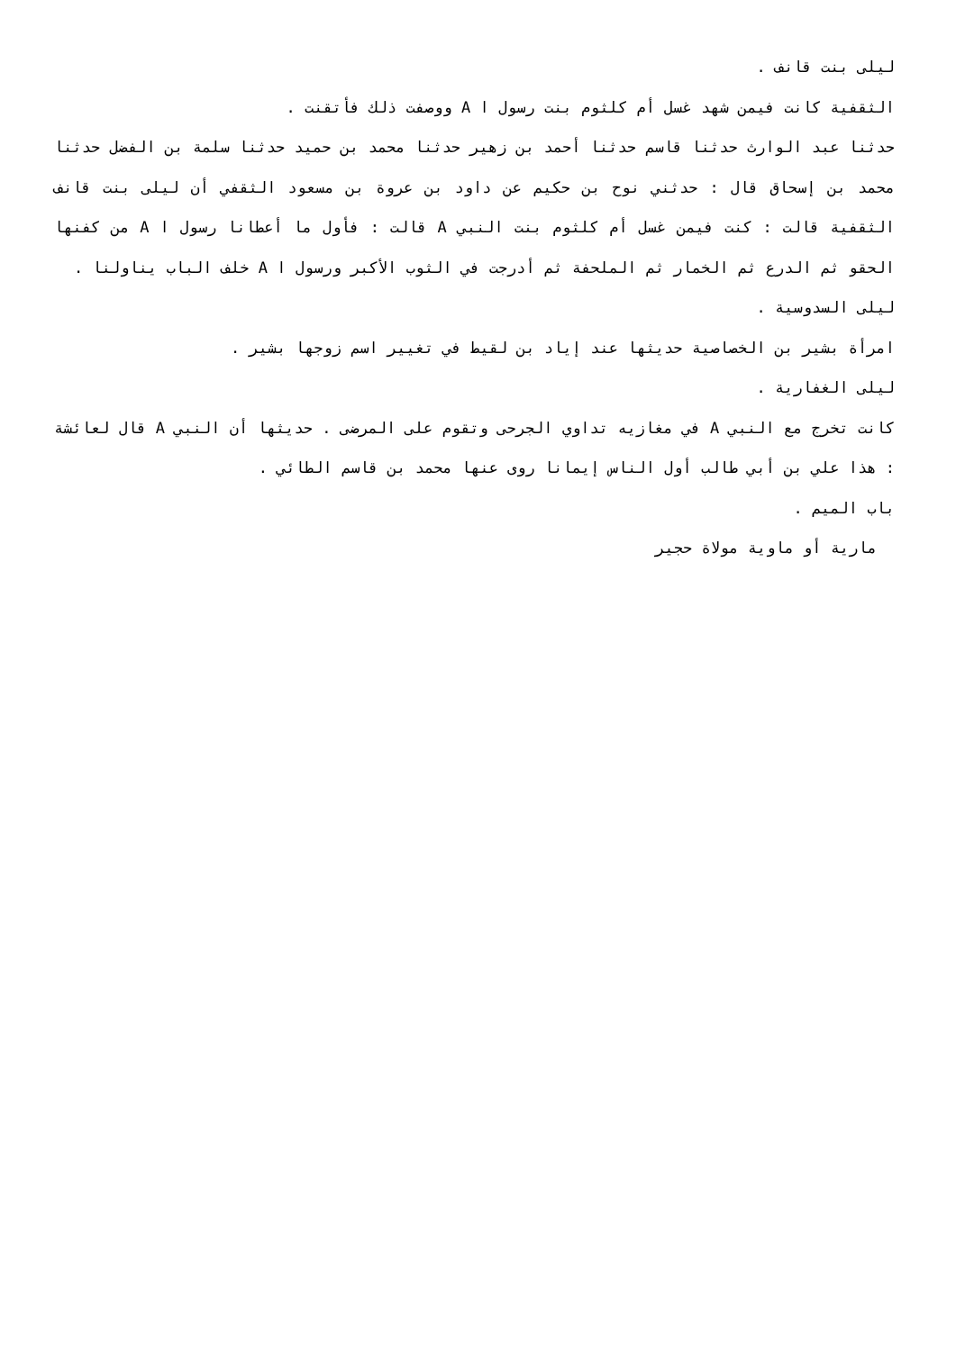ليلى بنت قانف .
الثقفية كانت فيمن شهد غسل أم كلثوم بنت رسول ا A ووصفت ذلك فأتقنت .
حدثنا عبد الوارث حدثنا قاسم حدثنا أحمد بن زهير حدثنا محمد بن حميد حدثنا سلمة بن الفضل حدثنا محمد بن إسحاق قال : حدثني نوح بن حكيم عن داود بن عروة بن مسعود الثقفي أن ليلى بنت قانف الثقفية قالت : كنت فيمن غسل أم كلثوم بنت النبي A قالت : فأول ما أعطانا رسول ا A من كفنها الحقو ثم الدرع ثم الخمار ثم الملحفة ثم أدرجت في الثوب الأكبر ورسول ا A خلف الباب يناولنا .
ليلى السدوسية .
امرأة بشير بن الخصاصية حديثها عند إياد بن لقيط في تغيير اسم زوجها بشير .
ليلى الغفارية .
كانت تخرج مع النبي A في مغازيه تداوي الجرحى وتقوم على المرضى . حديثها أن النبي A قال لعائشة : هذا علي بن أبي طالب أول الناس إيمانا روى عنها محمد بن قاسم الطائي .
باب الميم .
مارية أو ماوية مولاة حجير